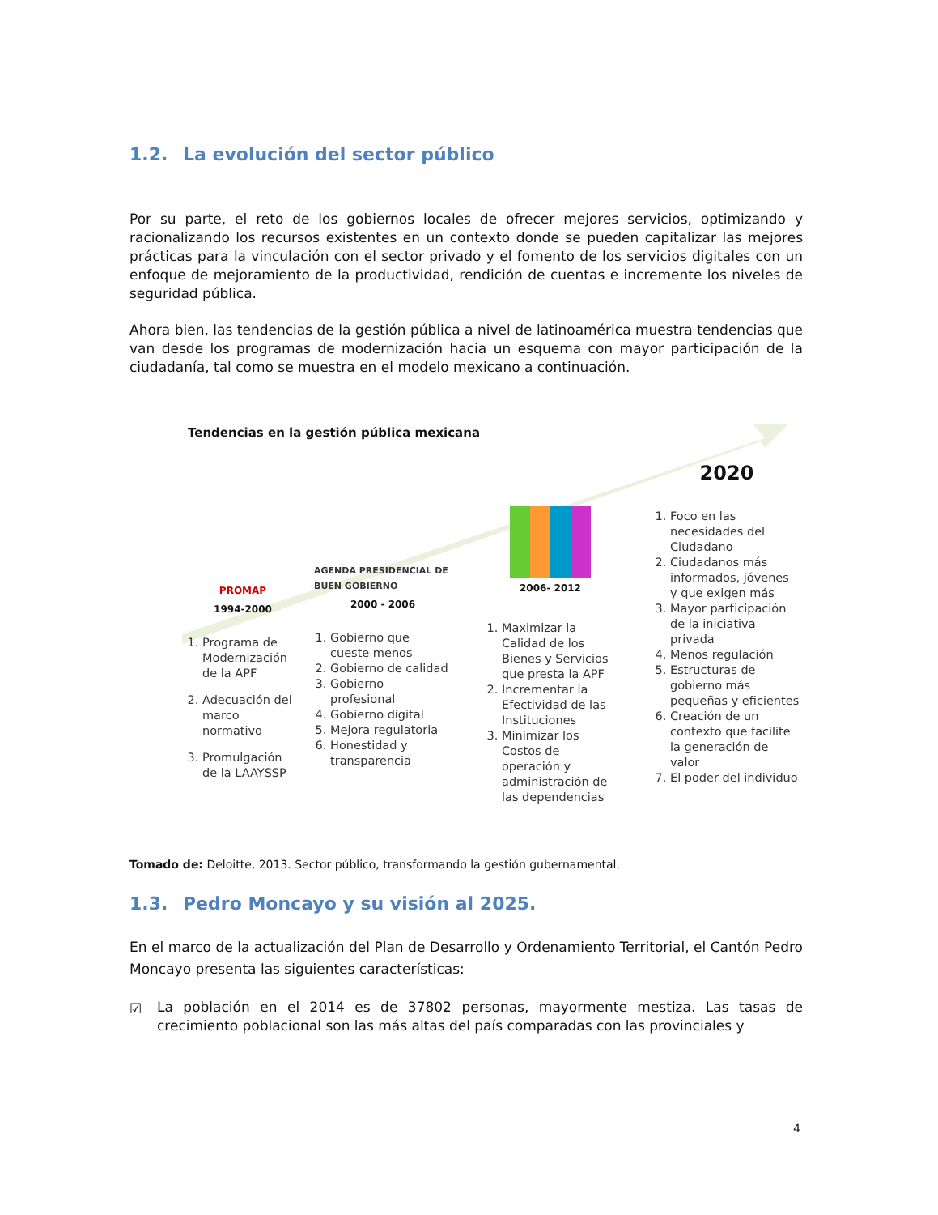1.2. La evolución del sector público
Por su parte, el reto de los gobiernos locales de ofrecer mejores servicios, optimizando y racionalizando los recursos existentes en un contexto donde se pueden capitalizar las mejores prácticas para la vinculación con el sector privado y el fomento de los servicios digitales con un enfoque de mejoramiento de la productividad, rendición de cuentas e incremente los niveles de seguridad pública.
Ahora bien, las tendencias de la gestión pública a nivel de latinoamérica muestra tendencias que van desde los programas de modernización hacia un esquema con mayor participación de la ciudadanía, tal como se muestra en el modelo mexicano a continuación.
Tendencias en la gestión pública mexicana
PROMAP
1994-2000
1. Programa de Modernización de la APF
2. Adecuación del marco normativo
3. Promulgación de la LAAYSSP
AGENDA PRESIDENCIAL DE BUEN GOBIERNO
2000 - 2006
1. Gobierno que cueste menos
2. Gobierno de calidad
3. Gobierno profesional
4. Gobierno digital
5. Mejora regulatoria
6. Honestidad y transparencia
2006- 2012
1. Maximizar la Calidad de los Bienes y Servicios que presta la APF
2. Incrementar la Efectividad de las Instituciones
3. Minimizar los Costos de operación y administración de las dependencias
2020
1. Foco en las necesidades del Ciudadano
2. Ciudadanos más informados, jóvenes y que exigen más
3. Mayor participación de la iniciativa privada
4. Menos regulación
5. Estructuras de gobierno más pequeñas y eficientes
6. Creación de un contexto que facilite la generación de valor
7. El poder del individuo
Tomado de: Deloitte, 2013. Sector público, transformando la gestión gubernamental.
1.3. Pedro Moncayo y su visión al 2025.
En el marco de la actualización del Plan de Desarrollo y Ordenamiento Territorial, el Cantón Pedro Moncayo presenta las siguientes características:
☑
La población en el 2014 es de 37802 personas, mayormente mestiza. Las tasas de crecimiento poblacional son las más altas del país comparadas con las provinciales y
4